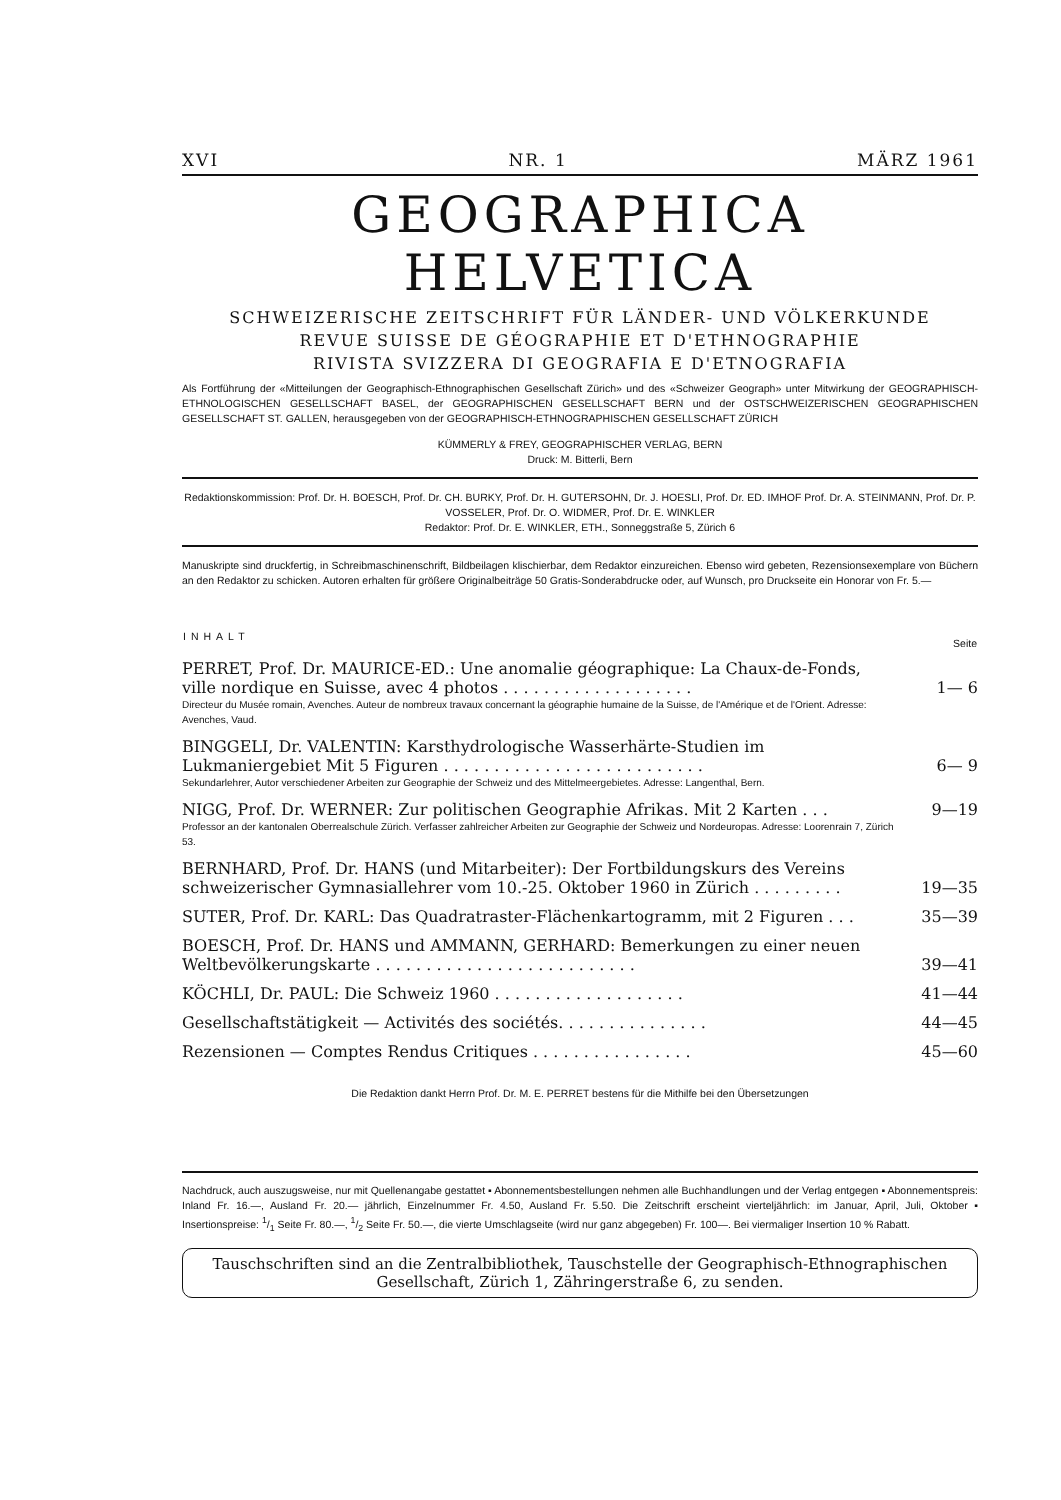XVI NR. 1 MÄRZ 1961
GEOGRAPHICA HELVETICA
SCHWEIZERISCHE ZEITSCHRIFT FÜR LÄNDER- UND VÖLKERKUNDE
REVUE SUISSE DE GÉOGRAPHIE ET D'ETHNOGRAPHIE
RIVISTA SVIZZERA DI GEOGRAFIA E D'ETNOGRAFIA
Als Fortführung der «Mitteilungen der Geographisch-Ethnographischen Gesellschaft Zürich» und des «Schweizer Geograph» unter Mitwirkung der GEOGRAPHISCH-ETHNOLOGISCHEN GESELLSCHAFT BASEL, der GEOGRAPHISCHEN GESELLSCHAFT BERN und der OSTSCHWEIZERISCHEN GEOGRAPHISCHEN GESELLSCHAFT ST. GALLEN, herausgegeben von der GEOGRAPHISCH-ETHNOGRAPHISCHEN GESELLSCHAFT ZÜRICH
KÜMMERLY & FREY, GEOGRAPHISCHER VERLAG, BERN
Druck: M. Bitterli, Bern
Redaktionskommission: Prof. Dr. H. BOESCH, Prof. Dr. CH. BURKY, Prof. Dr. H. GUTERSOHN, Dr. J. HOESLI, Prof. Dr. ED. IMHOF Prof. Dr. A. STEINMANN, Prof. Dr. P. VOSSELER, Prof. Dr. O. WIDMER, Prof. Dr. E. WINKLER
Redaktor: Prof. Dr. E. WINKLER, ETH., Sonneggstraße 5, Zürich 6
Manuskripte sind druckfertig, in Schreibmaschinenschrift, Bildbeilagen klischierbar, dem Redaktor einzureichen. Ebenso wird gebeten, Rezensionsexemplare von Büchern an den Redaktor zu schicken. Autoren erhalten für größere Originalbeiträge 50 Gratis-Sonderabdrucke oder, auf Wunsch, pro Druckseite ein Honorar von Fr. 5.—
| INHALT | Seite |
| --- | --- |
| PERRET, Prof. Dr. MAURICE-ED.: Une anomalie géographique: La Chaux-de-Fonds, ville nordique en Suisse, avec 4 photos . . . . . . . . . . . . . . . . . . . | 1— 6 |
| Directeur du Musée romain, Avenches. Auteur de nombreux travaux concernant la géographie humaine de la Suisse, de l'Amérique et de l'Orient. Adresse: Avenches, Vaud. | |
| BINGGELI, Dr. VALENTIN: Karsthydrologische Wasserhärte-Studien im Lukmaniergebiet Mit 5 Figuren . . . . . . . . . . . . . . . . . . . . . . . . . . | 6— 9 |
| Sekundarlehrer, Autor verschiedener Arbeiten zur Geographie der Schweiz und des Mittelmeergebietes. Adresse: Langenthal, Bern. | |
| NIGG, Prof. Dr. WERNER: Zur politischen Geographie Afrikas. Mit 2 Karten . . . | 9—19 |
| Professor an der kantonalen Oberrealschule Zürich. Verfasser zahlreicher Arbeiten zur Geographie der Schweiz und Nordeuropas. Adresse: Loorenrain 7, Zürich 53. | |
| BERNHARD, Prof. Dr. HANS (und Mitarbeiter): Der Fortbildungskurs des Vereins schweizerischer Gymnasiallehrer vom 10.-25. Oktober 1960 in Zürich . . . . . . . . . | 19—35 |
| SUTER, Prof. Dr. KARL: Das Quadratraster-Flächenkartogramm, mit 2 Figuren . . . | 35—39 |
| BOESCH, Prof. Dr. HANS und AMMANN, GERHARD: Bemerkungen zu einer neuen Weltbevölkerungskarte . . . . . . . . . . . . . . . . . . . . . . . . . . | 39—41 |
| KÖCHLI, Dr. PAUL: Die Schweiz 1960 . . . . . . . . . . . . . . . . . . . | 41—44 |
| Gesellschaftstätigkeit — Activités des sociétés. . . . . . . . . . . . . . . | 44—45 |
| Rezensionen — Comptes Rendus Critiques . . . . . . . . . . . . . . . . | 45—60 |
Die Redaktion dankt Herrn Prof. Dr. M. E. PERRET bestens für die Mithilfe bei den Übersetzungen
Nachdruck, auch auszugsweise, nur mit Quellenangabe gestattet ▪ Abonnementsbestellungen nehmen alle Buchhandlungen und der Verlag entgegen ▪ Abonnementspreis: Inland Fr. 16.—, Ausland Fr. 20.— jährlich, Einzelnummer Fr. 4.50, Ausland Fr. 5.50. Die Zeitschrift erscheint vierteljährlich: im Januar, April, Juli, Oktober ▪ Insertionspreise: 1/1 Seite Fr. 80.—, 1/2 Seite Fr. 50.—, die vierte Umschlagseite (wird nur ganz abgegeben) Fr. 100—. Bei viermaliger Insertion 10 % Rabatt.
Tauschschriften sind an die Zentralbibliothek, Tauschstelle der Geographisch-Ethnographischen Gesellschaft, Zürich 1, Zähringerstraße 6, zu senden.